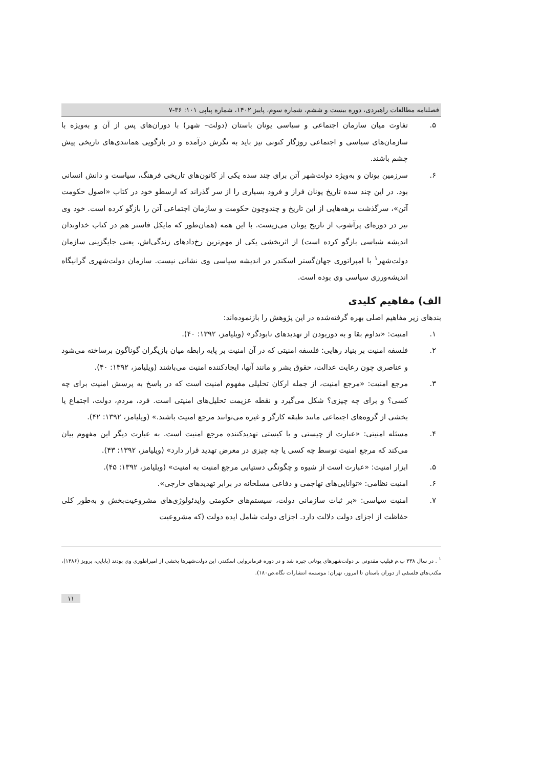فصلنامه مطالعات راهبردی، دوره بیست و ششم، شماره سوم، پاییز ۱۴۰۲، شماره پیاپی ۱۰۱: ۳۶-۷
۵. تفاوت میان سازمان اجتماعی و سیاسی یونان باستان (دولت– شهر) با دوران‌های پس از آن و به‌ویژه با سازمان‌های سیاسی و اجتماعی روزگار کنونی نیز باید به نگرش درآمده و در بازگویی همانندی‌های تاریخی پیش چشم باشند.
۶. سرزمین یونان و به‌ویژه دولت‌شهر آتن برای چند سده یکی از کانون‌های تاریخی فرهنگ، سیاست و دانش انسانی بود. در این چند سده تاریخ یونان فراز و فرود بسیاری را از سر گذراند که ارسطو خود در کتاب «اصول حکومت آتن»، سرگذشت برهه‌هایی از این تاریخ و چندوچون حکومت و سازمان اجتماعی آتن را بازگو کرده است. خود وی نیز در دوره‌ای پرآشوب از تاریخ یونان می‌زیست. با این همه (همان‌طور که مایکل فاستر هم در کتاب خداوندان اندیشه شیاسی بازگو کرده است) از اثربخشی یکی از مهم‌ترین رخ‌دادهای زندگی‌اش، یعنی جایگزینی سازمان دولت‌شهر<sup>۱</sup> با امپراتوری جهان‌گستر اسکندر در اندیشه سیاسی وی نشانی نیست. سازمان دولت‌شهری گرانیگاه اندیشه‌ورزی سیاسی وی بوده است.
الف) مفاهیم کلیدی
بندهای زیر مفاهیم اصلی بهره گرفته‌شده در این پژوهش را بازنموده‌اند:
۱. امنیت: «تداوم بقا و به دوربودن از تهدیدهای نابودگر» (ویلیامز، ۱۳۹۲: ۴۰).
۲. فلسفه امنیت بر بنیاد رهایی: فلسفه امنیتی که در آن امنیت بر پایه رابطه میان بازیگران گوناگون برساخته می‌شود و عناصری چون رعایت عدالت، حقوق بشر و مانند آنها، ایجادکننده امنیت می‌باشند (ویلیامز، ۱۳۹۲: ۴۰).
۳. مرجع امنیت: «مرجع امنیت، از جمله ارکان تحلیلی مفهوم امنیت است که در پاسخ به پرسش امنیت برای چه کسی؟ و برای چه چیزی؟ شکل می‌گیرد و نقطه عزیمت تحلیل‌های امنیتی است. فرد، مردم، دولت، اجتماع یا بخشی از گروه‌های اجتماعی مانند طبقه کارگر و غیره می‌توانند مرجع امنیت باشند.» (ویلیامز، ۱۳۹۲: ۴۲).
۴. مسئله امنیتی: «عبارت از چیستی و یا کیستی تهدیدکننده مرجع امنیت است. به عبارت دیگر این مفهوم بیان می‌کند که مرجع امنیت توسط چه کسی یا چه چیزی در معرض تهدید قرار دارد» (ویلیامز، ۱۳۹۲: ۴۳).
۵. ابزار امنیت: «عبارت است از شیوه و چگونگی دستیابی مرجع امنیت به امنیت» (ویلیامز، ۱۳۹۲: ۴۵).
۶. امنیت نظامی: «توانایی‌های تهاجمی و دفاعی مسلحانه در برابر تهدیدهای خارجی».
۷. امنیت سیاسی: «بر ثبات سازمانی دولت، سیستم‌های حکومتی وایدئولوژی‌های مشروعیت‌بخش و به‌طور کلی حفاظت از اجزای دولت دلالت دارد. اجزای دولت شامل ایده دولت (که مشروعیت
<sup>۱</sup> . در سال ۳۳۸ پ.م فیلیپ مقدونی بر دولت‌شهرهای یونانی چیره شد و در دوره فرمانروایی اسکندر، این دولت‌شهرها بخشی از امپراطوری وی بودند (بابایی، پرویز (۱۳۸۶)، مکتب‌های فلسفی از دوران باستان تا امروز، تهران: موسسه انتشارات نگاه،ص۱۸۰).
۱۱